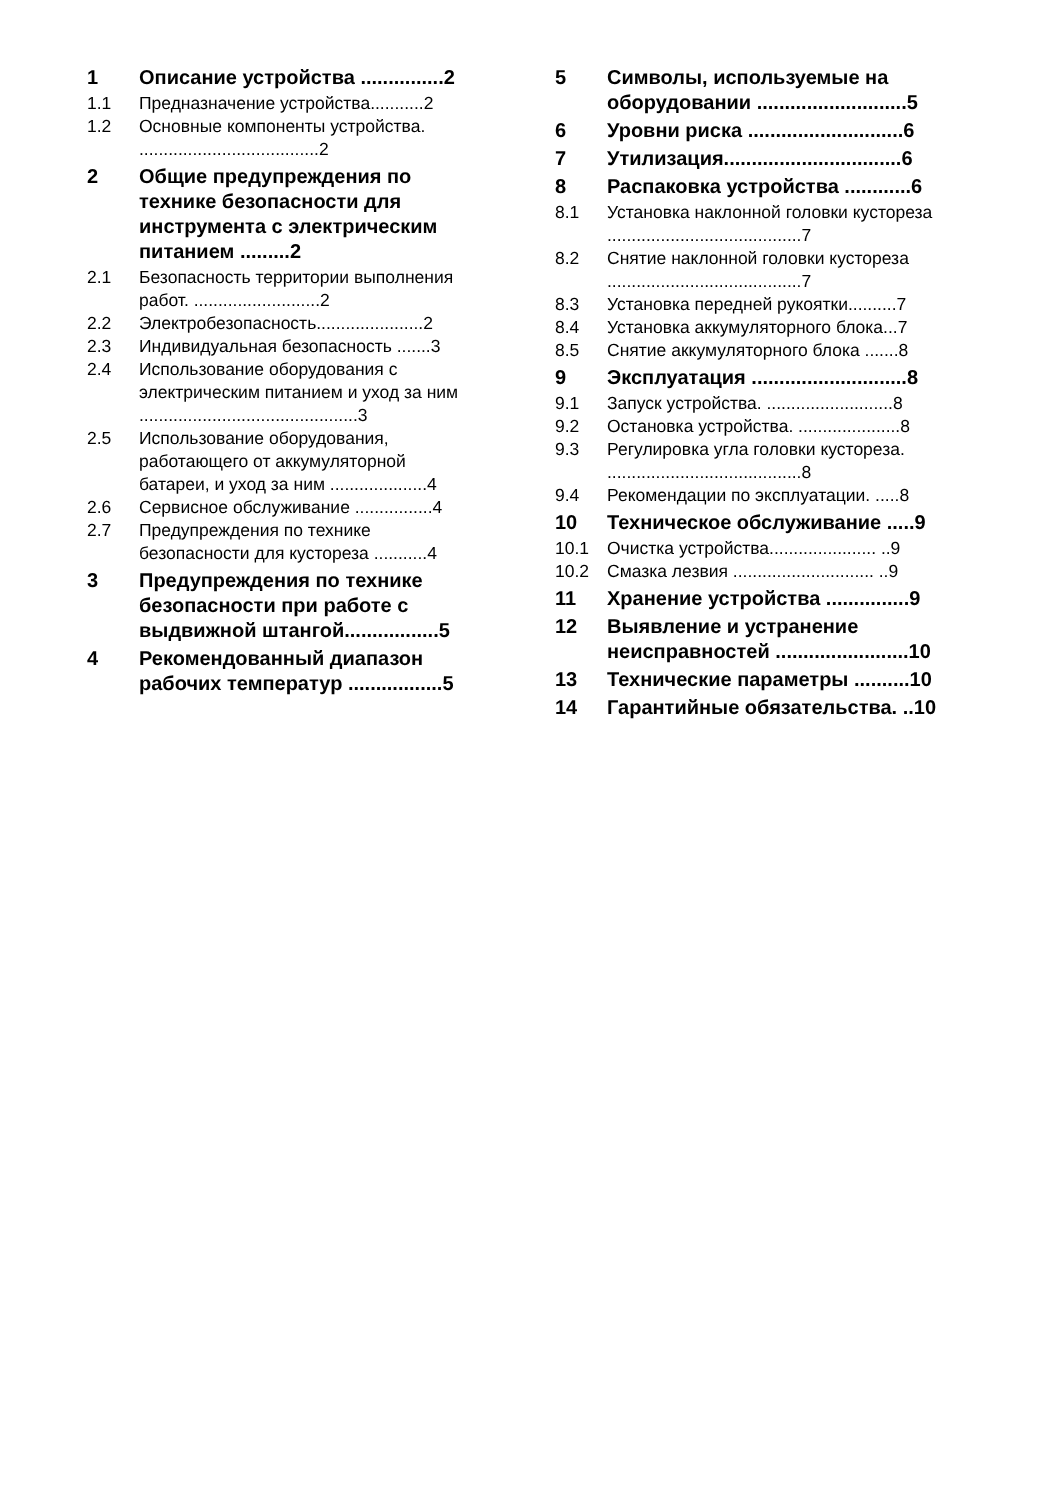1 Описание устройства ...............2
1.1 Предназначение устройства...........2
1.2 Основные компоненты устройства. .....................................2
2 Общие предупреждения по технике безопасности для инструмента с электрическим питанием .........2
2.1 Безопасность территории выполнения работ. ..........................2
2.2 Электробезопасность......................2
2.3 Индивидуальная безопасность .......3
2.4 Использование оборудования с электрическим питанием и уход за ним .............................................3
2.5 Использование оборудования, работающего от аккумуляторной батареи, и уход за ним ....................4
2.6 Сервисное обслуживание ................4
2.7 Предупреждения по технике безопасности для кустореза ...........4
3 Предупреждения по технике безопасности при работе с выдвижной штангой.................5
4 Рекомендованный диапазон рабочих температур .................5
5 Символы, используемые на оборудовании ...........................5
6 Уровни риска ............................6
7 Утилизация................................6
8 Распаковка устройства ............6
8.1 Установка наклонной головки кустореза ........................................7
8.2 Снятие наклонной головки кустореза ........................................7
8.3 Установка передней рукоятки..........7
8.4 Установка аккумуляторного блока...7
8.5 Снятие аккумуляторного блока .......8
9 Эксплуатация ............................8
9.1 Запуск устройства. ..........................8
9.2 Остановка устройства. .....................8
9.3 Регулировка угла головки кустореза. ........................................8
9.4 Рекомендации по эксплуатации. .....8
10 Техническое обслуживание .....9
10.1 Очистка устройства...................... ..9
10.2 Смазка лезвия ............................. ..9
11 Хранение устройства ...............9
12 Выявление и устранение неисправностей ........................10
13 Технические параметры ..........10
14 Гарантийные обязательства. ..10